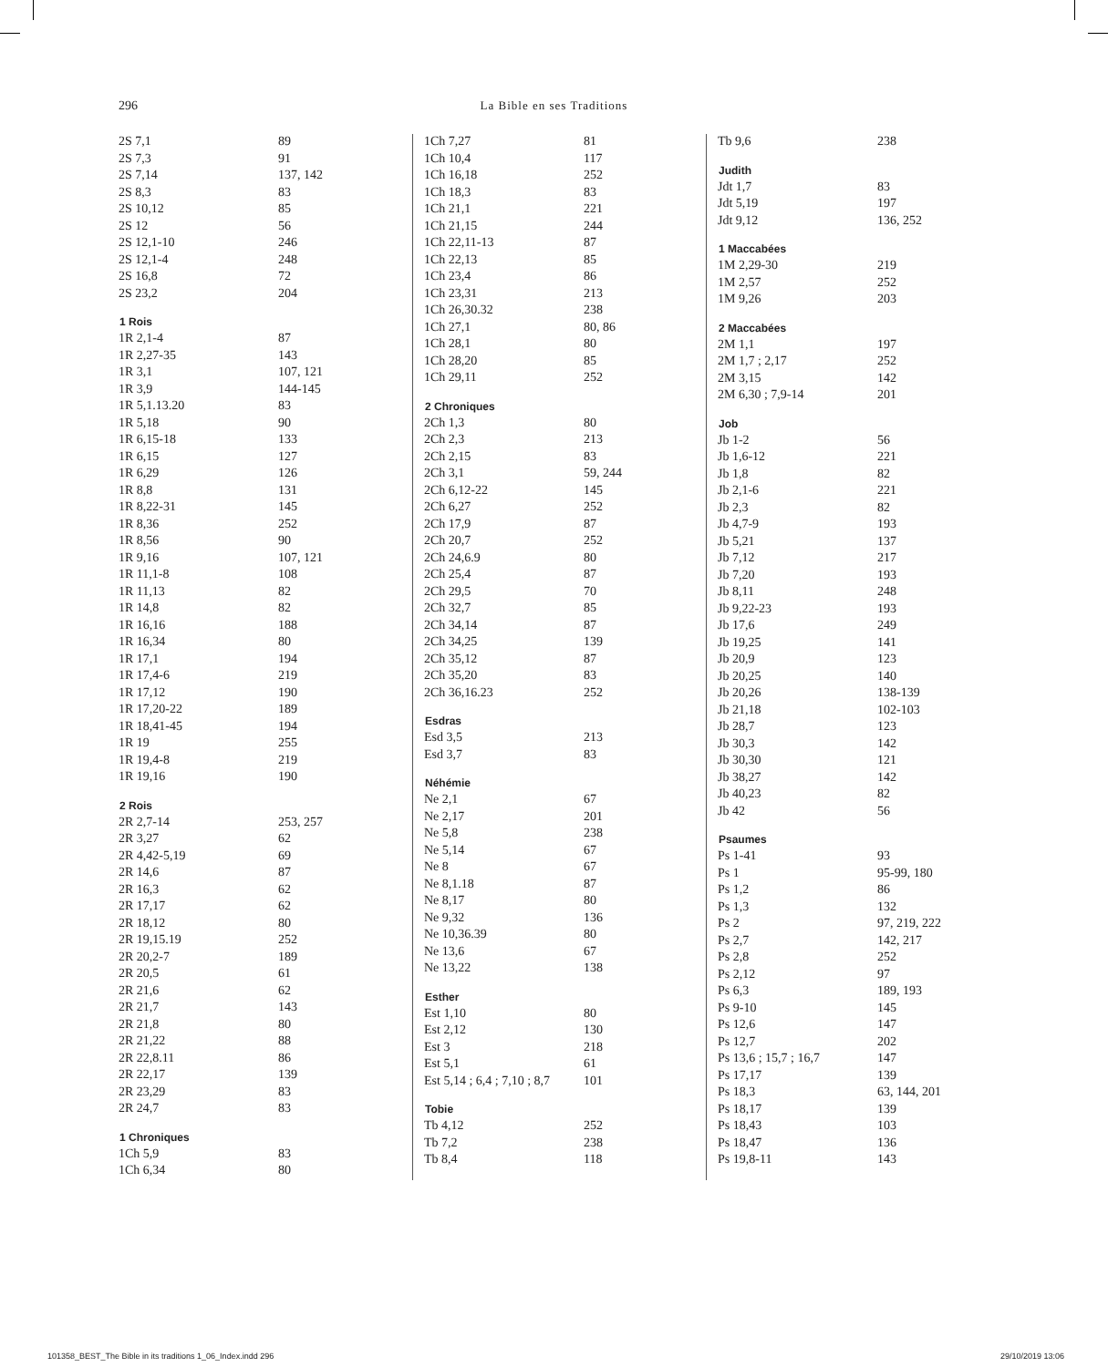296 La Bible en ses Traditions
| 2S 7,1 | 89 |
| 2S 7,3 | 91 |
| 2S 7,14 | 137, 142 |
| 2S 8,3 | 83 |
| 2S 10,12 | 85 |
| 2S 12 | 56 |
| 2S 12,1-10 | 246 |
| 2S 12,1-4 | 248 |
| 2S 16,8 | 72 |
| 2S 23,2 | 204 |
| 1 Rois | |
| 1R 2,1-4 | 87 |
| 1R 2,27-35 | 143 |
| 1R 3,1 | 107, 121 |
| 1R 3,9 | 144-145 |
| 1R 5,1.13.20 | 83 |
| 1R 5,18 | 90 |
| 1R 6,15-18 | 133 |
| 1R 6,15 | 127 |
| 1R 6,29 | 126 |
| 1R 8,8 | 131 |
| 1R 8,22-31 | 145 |
| 1R 8,36 | 252 |
| 1R 8,56 | 90 |
| 1R 9,16 | 107, 121 |
| 1R 11,1-8 | 108 |
| 1R 11,13 | 82 |
| 1R 14,8 | 82 |
| 1R 16,16 | 188 |
| 1R 16,34 | 80 |
| 1R 17,1 | 194 |
| 1R 17,4-6 | 219 |
| 1R 17,12 | 190 |
| 1R 17,20-22 | 189 |
| 1R 18,41-45 | 194 |
| 1R 19 | 255 |
| 1R 19,4-8 | 219 |
| 1R 19,16 | 190 |
| 2 Rois | |
| 2R 2,7-14 | 253, 257 |
| 2R 3,27 | 62 |
| 2R 4,42-5,19 | 69 |
| 2R 14,6 | 87 |
| 2R 16,3 | 62 |
| 2R 17,17 | 62 |
| 2R 18,12 | 80 |
| 2R 19,15.19 | 252 |
| 2R 20,2-7 | 189 |
| 2R 20,5 | 61 |
| 2R 21,6 | 62 |
| 2R 21,7 | 143 |
| 2R 21,8 | 80 |
| 2R 21,22 | 88 |
| 2R 22,8.11 | 86 |
| 2R 22,17 | 139 |
| 2R 23,29 | 83 |
| 2R 24,7 | 83 |
| 1 Chroniques | |
| 1Ch 5,9 | 83 |
| 1Ch 6,34 | 80 |
| 1Ch 7,27 | 81 |
| 1Ch 10,4 | 117 |
| 1Ch 16,18 | 252 |
| 1Ch 18,3 | 83 |
| 1Ch 21,1 | 221 |
| 1Ch 21,15 | 244 |
| 1Ch 22,11-13 | 87 |
| 1Ch 22,13 | 85 |
| 1Ch 23,4 | 86 |
| 1Ch 23,31 | 213 |
| 1Ch 26,30.32 | 238 |
| 1Ch 27,1 | 80, 86 |
| 1Ch 28,1 | 80 |
| 1Ch 28,20 | 85 |
| 1Ch 29,11 | 252 |
| 2 Chroniques | |
| 2Ch 1,3 | 80 |
| 2Ch 2,3 | 213 |
| 2Ch 2,15 | 83 |
| 2Ch 3,1 | 59, 244 |
| 2Ch 6,12-22 | 145 |
| 2Ch 6,27 | 252 |
| 2Ch 17,9 | 87 |
| 2Ch 20,7 | 252 |
| 2Ch 24,6.9 | 80 |
| 2Ch 25,4 | 87 |
| 2Ch 29,5 | 70 |
| 2Ch 32,7 | 85 |
| 2Ch 34,14 | 87 |
| 2Ch 34,25 | 139 |
| 2Ch 35,12 | 87 |
| 2Ch 35,20 | 83 |
| 2Ch 36,16.23 | 252 |
| Esdras | |
| Esd 3,5 | 213 |
| Esd 3,7 | 83 |
| Néhémie | |
| Ne 2,1 | 67 |
| Ne 2,17 | 201 |
| Ne 5,8 | 238 |
| Ne 5,14 | 67 |
| Ne 8 | 67 |
| Ne 8,1.18 | 87 |
| Ne 8,17 | 80 |
| Ne 9,32 | 136 |
| Ne 10,36.39 | 80 |
| Ne 13,6 | 67 |
| Ne 13,22 | 138 |
| Esther | |
| Est 1,10 | 80 |
| Est 2,12 | 130 |
| Est 3 | 218 |
| Est 5,1 | 61 |
| Est 5,14 ; 6,4 ; 7,10 ; 8,7 | 101 |
| Tobie | |
| Tb 4,12 | 252 |
| Tb 7,2 | 238 |
| Tb 8,4 | 118 |
| Tb 9,6 | 238 |
| Judith | |
| Jdt 1,7 | 83 |
| Jdt 5,19 | 197 |
| Jdt 9,12 | 136, 252 |
| 1 Maccabées | |
| 1M 2,29-30 | 219 |
| 1M 2,57 | 252 |
| 1M 9,26 | 203 |
| 2 Maccabées | |
| 2M 1,1 | 197 |
| 2M 1,7 ; 2,17 | 252 |
| 2M 3,15 | 142 |
| 2M 6,30 ; 7,9-14 | 201 |
| Job | |
| Jb 1-2 | 56 |
| Jb 1,6-12 | 221 |
| Jb 1,8 | 82 |
| Jb 2,1-6 | 221 |
| Jb 2,3 | 82 |
| Jb 4,7-9 | 193 |
| Jb 5,21 | 137 |
| Jb 7,12 | 217 |
| Jb 7,20 | 193 |
| Jb 8,11 | 248 |
| Jb 9,22-23 | 193 |
| Jb 17,6 | 249 |
| Jb 19,25 | 141 |
| Jb 20,9 | 123 |
| Jb 20,25 | 140 |
| Jb 20,26 | 138-139 |
| Jb 21,18 | 102-103 |
| Jb 28,7 | 123 |
| Jb 30,3 | 142 |
| Jb 30,30 | 121 |
| Jb 38,27 | 142 |
| Jb 40,23 | 82 |
| Jb 42 | 56 |
| Psaumes | |
| Ps 1-41 | 93 |
| Ps 1 | 95-99, 180 |
| Ps 1,2 | 86 |
| Ps 1,3 | 132 |
| Ps 2 | 97, 219, 222 |
| Ps 2,7 | 142, 217 |
| Ps 2,8 | 252 |
| Ps 2,12 | 97 |
| Ps 6,3 | 189, 193 |
| Ps 9-10 | 145 |
| Ps 12,6 | 147 |
| Ps 12,7 | 202 |
| Ps 13,6 ; 15,7 ; 16,7 | 147 |
| Ps 17,17 | 139 |
| Ps 18,3 | 63, 144, 201 |
| Ps 18,17 | 139 |
| Ps 18,43 | 103 |
| Ps 18,47 | 136 |
| Ps 19,8-11 | 143 |
101358_BEST_The Bible in its traditions 1_06_Index.indd 296 29/10/2019 13:06